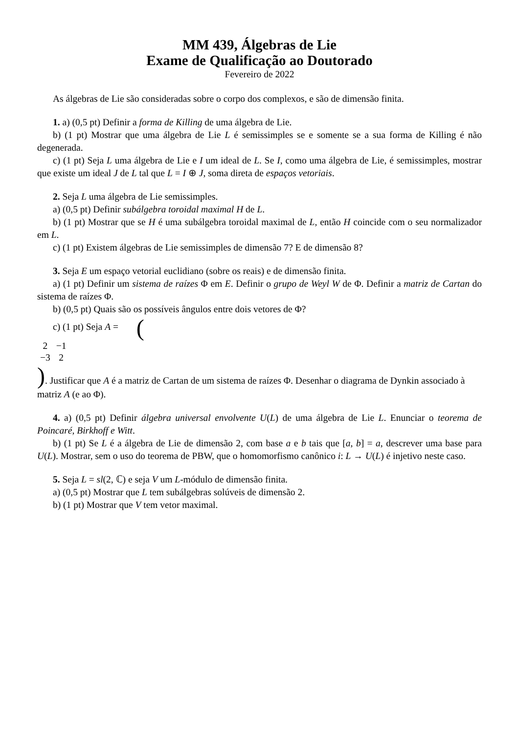MM 439, Álgebras de Lie
Exame de Qualificação ao Doutorado
Fevereiro de 2022
As álgebras de Lie são consideradas sobre o corpo dos complexos, e são de dimensão finita.
1. a) (0,5 pt) Definir a forma de Killing de uma álgebra de Lie.
b) (1 pt) Mostrar que uma álgebra de Lie L é semissimples se e somente se a sua forma de Killing é não degenerada.
c) (1 pt) Seja L uma álgebra de Lie e I um ideal de L. Se I, como uma álgebra de Lie, é semissimples, mostrar que existe um ideal J de L tal que L = I ⊕ J, soma direta de espaços vetoriais.
2. Seja L uma álgebra de Lie semissimples.
a) (0,5 pt) Definir subálgebra toroidal maximal H de L.
b) (1 pt) Mostrar que se H é uma subálgebra toroidal maximal de L, então H coincide com o seu normalizador em L.
c) (1 pt) Existem álgebras de Lie semissimples de dimensão 7? E de dimensão 8?
3. Seja E um espaço vetorial euclidiano (sobre os reais) e de dimensão finita.
a) (1 pt) Definir um sistema de raízes Φ em E. Definir o grupo de Weyl W de Φ. Definir a matriz de Cartan do sistema de raízes Φ.
b) (0,5 pt) Quais são os possíveis ângulos entre dois vetores de Φ?
c) (1 pt) Seja A = (
| 2 | −1 |
| −3 | 2 |
). Justificar que A é a matriz de Cartan de um sistema de raízes Φ. Desenhar o diagrama de Dynkin associado à matriz A (e ao Φ).
4. a) (0,5 pt) Definir álgebra universal envolvente U(L) de uma álgebra de Lie L. Enunciar o teorema de Poincaré, Birkhoff e Witt.
b) (1 pt) Se L é a álgebra de Lie de dimensão 2, com base a e b tais que [a, b] = a, descrever uma base para U(L). Mostrar, sem o uso do teorema de PBW, que o homomorfismo canônico i: L → U(L) é injetivo neste caso.
5. Seja L = sl(2, ℂ) e seja V um L-módulo de dimensão finita.
a) (0,5 pt) Mostrar que L tem subálgebras solúveis de dimensão 2.
b) (1 pt) Mostrar que V tem vetor maximal.